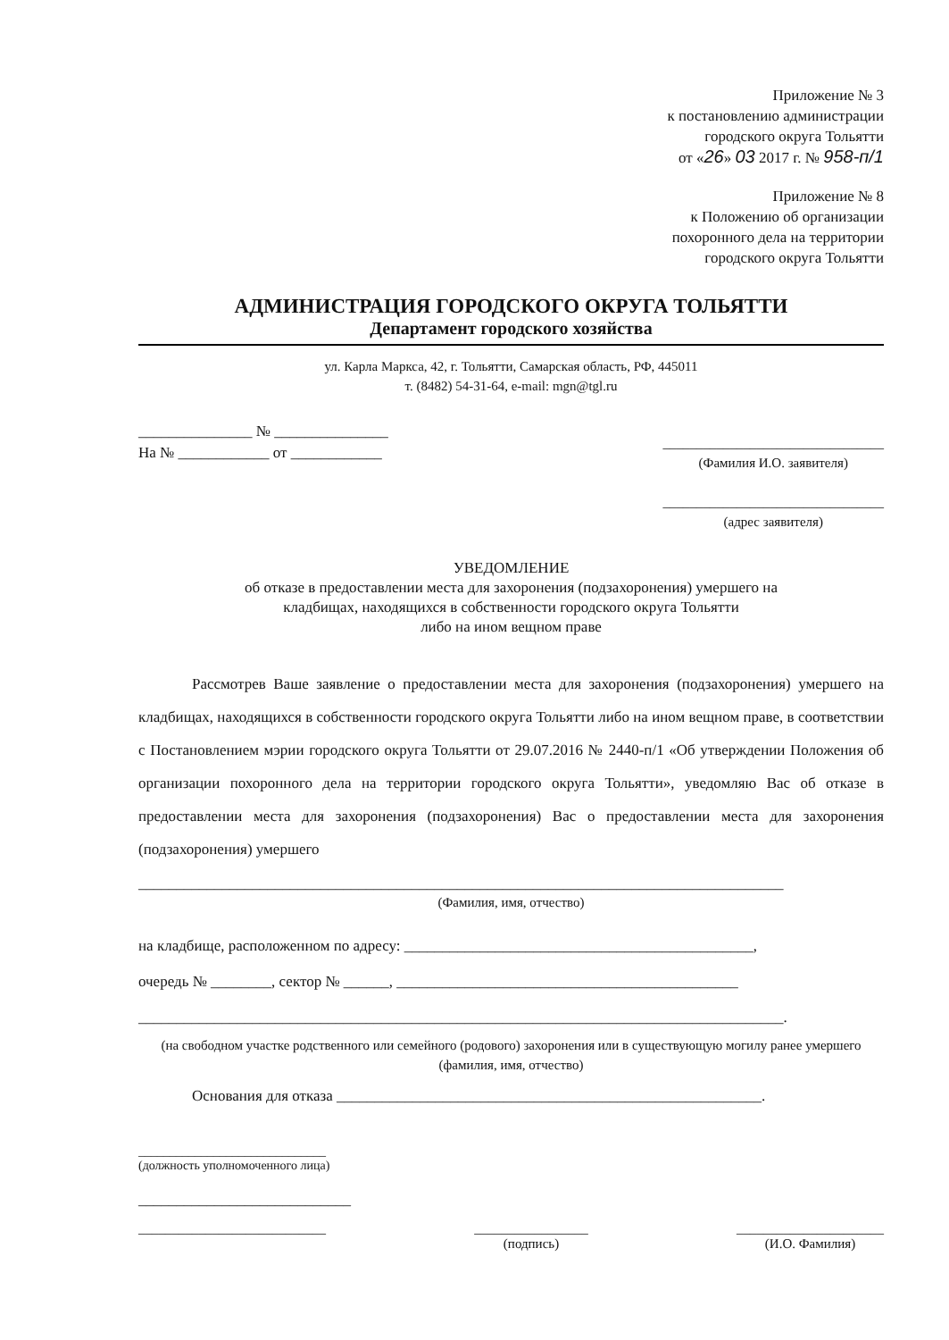Приложение № 3
к постановлению администрации
городского округа Тольятти
от «26» 03 2017 г. № 958-п/1
Приложение № 8
к Положению об организации
похоронного дела на территории
городского округа Тольятти
АДМИНИСТРАЦИЯ ГОРОДСКОГО ОКРУГА ТОЛЬЯТТИ
Департамент городского хозяйства
ул. Карла Маркса, 42, г. Тольятти, Самарская область, РФ, 445011
т. (8482) 54-31-64, e-mail: mgn@tgl.ru
_______________ № _______________
На № ____________ от ____________
_________________________________
(Фамилия И.О. заявителя)
_________________________________
(адрес заявителя)
УВЕДОМЛЕНИЕ
об отказе в предоставлении места для захоронения (подзахоронения) умершего на
кладбищах, находящихся в собственности городского округа Тольятти
либо на ином вещном праве
Рассмотрев Ваше заявление о предоставлении места для захоронения (подзахоронения) умершего на кладбищах, находящихся в собственности городского округа Тольятти либо на ином вещном праве, в соответствии с Постановлением мэрии городского округа Тольятти от 29.07.2016 № 2440-п/1 «Об утверждении Положения об организации похоронного дела на территории городского округа Тольятти», уведомляю Вас об отказе в предоставлении места для захоронения (подзахоронения) Вас о предоставлении места для захоронения (подзахоронения) умершего
_____________________________________________________________________________________
(Фамилия, имя, отчество)
на кладбище, расположенном по адресу: ______________________________________________,
очередь № ________, сектор № ______, _____________________________________________
_____________________________________________________________________________________.
(на свободном участке родственного или семейного (родового) захоронения или в существующую могилу ранее умершего (фамилия, имя, отчество)
Основания для отказа ________________________________________________________.
______________________________
(должность уполномоченного лица)
____________________________
____________________________ _________________
(подпись) ______________________
(И.О. Фамилия)